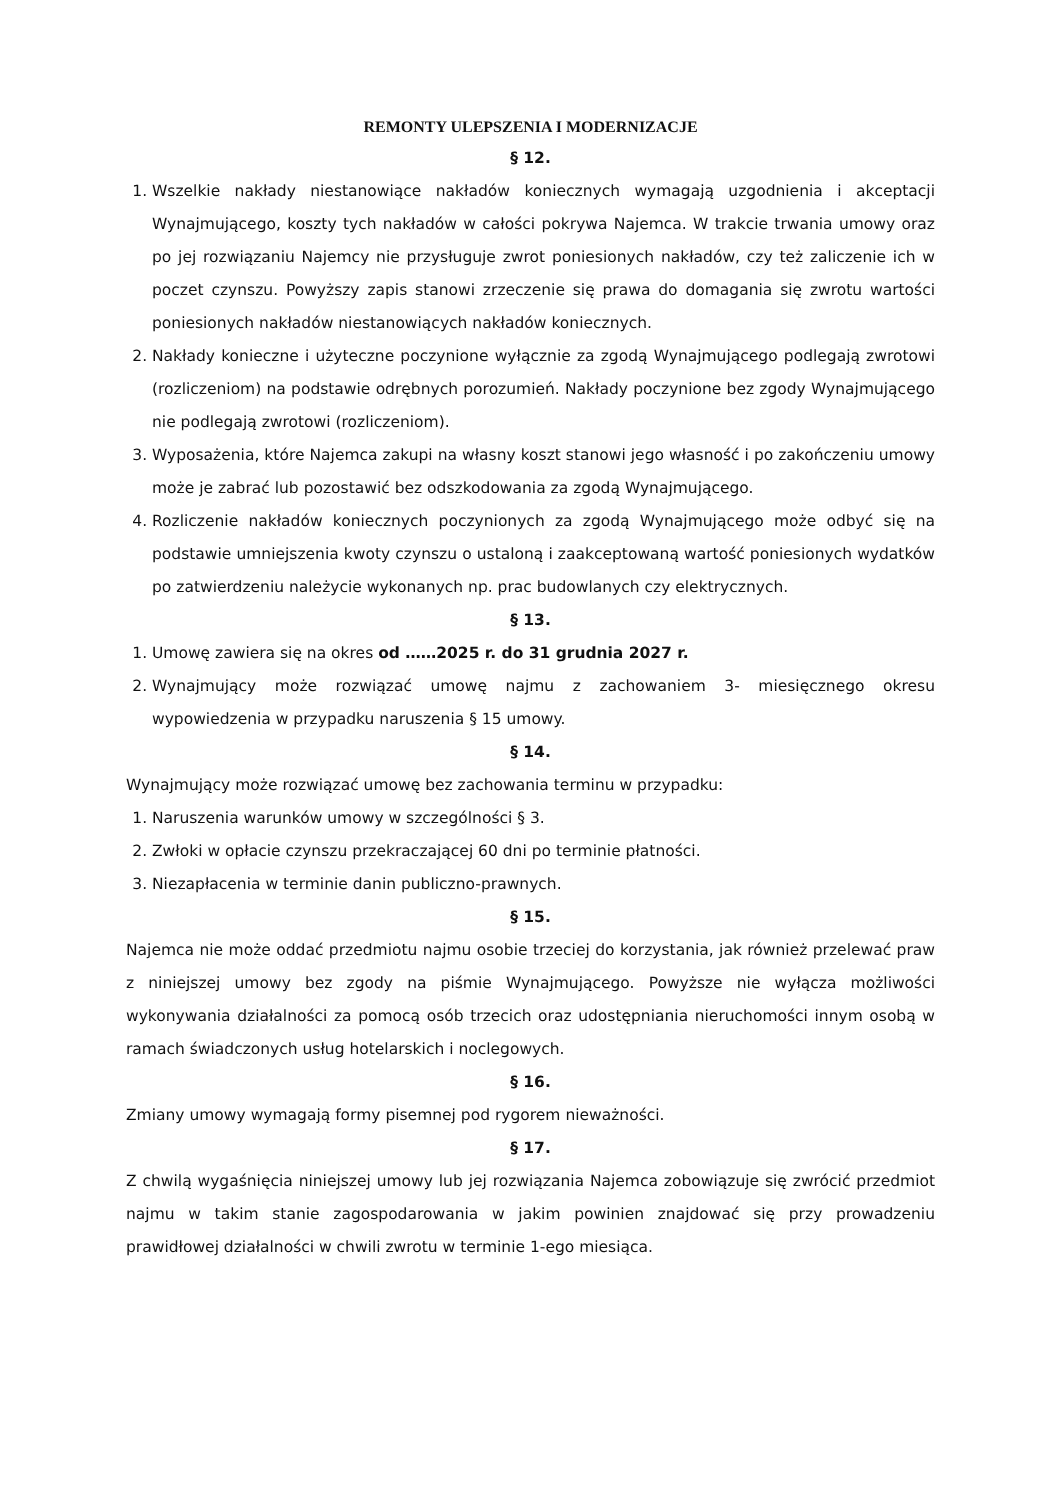REMONTY ULEPSZENIA I MODERNIZACJE
§ 12.
1. Wszelkie nakłady niestanowiące nakładów koniecznych wymagają uzgodnienia i akceptacji Wynajmującego, koszty tych nakładów w całości pokrywa Najemca. W trakcie trwania umowy oraz po jej rozwiązaniu Najemcy nie przysługuje zwrot poniesionych nakładów, czy też zaliczenie ich w poczet czynszu. Powyższy zapis stanowi zrzeczenie się prawa do domagania się zwrotu wartości poniesionych nakładów niestanowiących nakładów koniecznych.
2. Nakłady konieczne i użyteczne poczynione wyłącznie za zgodą Wynajmującego podlegają zwrotowi (rozliczeniom) na podstawie odrębnych porozumień. Nakłady poczynione bez zgody Wynajmującego nie podlegają zwrotowi (rozliczeniom).
3. Wyposażenia, które Najemca zakupi na własny koszt stanowi jego własność i po zakończeniu umowy może je zabrać lub pozostawić bez odszkodowania za zgodą Wynajmującego.
4. Rozliczenie nakładów koniecznych poczynionych za zgodą Wynajmującego może odbyć się na podstawie umniejszenia kwoty czynszu o ustaloną i zaakceptowaną wartość poniesionych wydatków po zatwierdzeniu należycie wykonanych np. prac budowlanych czy elektrycznych.
§ 13.
1. Umowę zawiera się na okres od ……2025 r. do 31 grudnia 2027 r.
2. Wynajmujący może rozwiązać umowę najmu z zachowaniem 3- miesięcznego okresu wypowiedzenia w przypadku naruszenia § 15 umowy.
§ 14.
Wynajmujący może rozwiązać umowę bez zachowania terminu w przypadku:
1. Naruszenia warunków umowy w szczególności § 3.
2. Zwłoki w opłacie czynszu przekraczającej 60 dni po terminie płatności.
3. Niezapłacenia w terminie danin publiczno-prawnych.
§ 15.
Najemca nie może oddać przedmiotu najmu osobie trzeciej do korzystania, jak również przelewać praw z niniejszej umowy bez zgody na piśmie Wynajmującego. Powyższe nie wyłącza możliwości wykonywania działalności za pomocą osób trzecich oraz udostępniania nieruchomości innym osobą w ramach świadczonych usług hotelarskich i noclegowych.
§ 16.
Zmiany umowy wymagają formy pisemnej pod rygorem nieważności.
§ 17.
Z chwilą wygaśnięcia niniejszej umowy lub jej rozwiązania Najemca zobowiązuje się zwrócić przedmiot najmu w takim stanie zagospodarowania w jakim powinien znajdować się przy prowadzeniu prawidłowej działalności w chwili zwrotu w terminie 1-ego miesiąca.